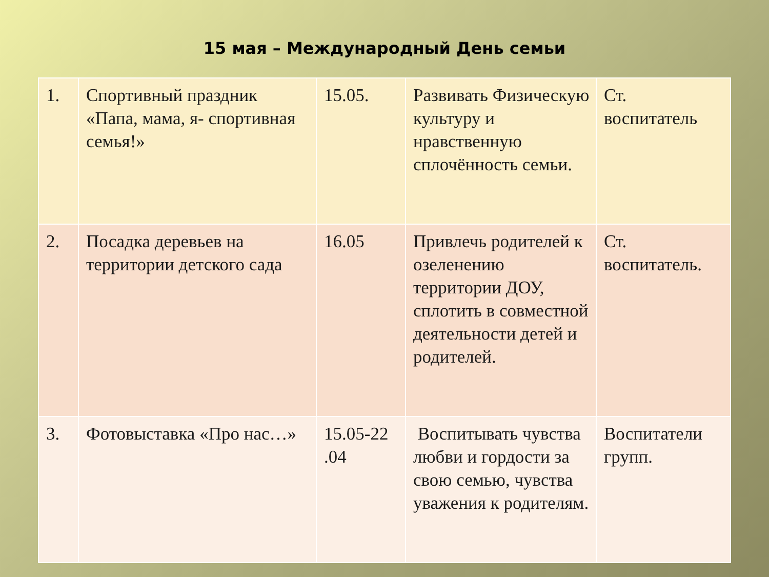15 мая – Международный День семьи
| 1. | Спортивный праздник «Папа, мама, я- спортивная семья!» | 15.05. | Развивать Физическую культуру и нравственную сплочённость семьи. | Ст. воспитатель |
| 2. | Посадка деревьев на территории детского сада | 16.05 | Привлечь родителей к озеленению территории ДОУ, сплотить в совместной деятельности детей и родителей. | Ст. воспитатель. |
| 3. | Фотовыставка «Про нас…» | 15.05-22 .04 | Воспитывать чувства любви и гордости за свою семью, чувства уважения к родителям. | Воспитатели групп. |